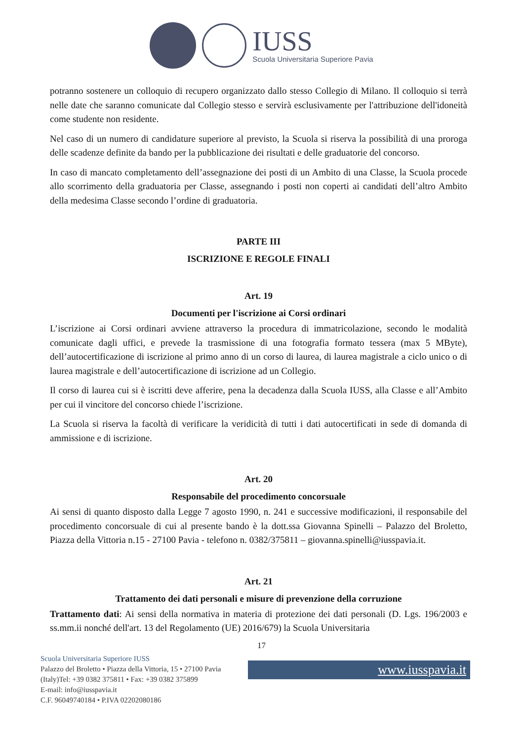IUSS
Scuola Universitaria Superiore Pavia
potranno sostenere un colloquio di recupero organizzato dallo stesso Collegio di Milano. Il colloquio si terrà nelle date che saranno comunicate dal Collegio stesso e servirà esclusivamente per l'attribuzione dell'idoneità come studente non residente.
Nel caso di un numero di candidature superiore al previsto, la Scuola si riserva la possibilità di una proroga delle scadenze definite da bando per la pubblicazione dei risultati e delle graduatorie del concorso.
In caso di mancato completamento dell’assegnazione dei posti di un Ambito di una Classe, la Scuola procede allo scorrimento della graduatoria per Classe, assegnando i posti non coperti ai candidati dell’altro Ambito della medesima Classe secondo l’ordine di graduatoria.
PARTE III
ISCRIZIONE E REGOLE FINALI
Art. 19
Documenti per l'iscrizione ai Corsi ordinari
L’iscrizione ai Corsi ordinari avviene attraverso la procedura di immatricolazione, secondo le modalità comunicate dagli uffici, e prevede la trasmissione di una fotografia formato tessera (max 5 MByte), dell’autocertificazione di iscrizione al primo anno di un corso di laurea, di laurea magistrale a ciclo unico o di laurea magistrale e dell’autocertificazione di iscrizione ad un Collegio.
Il corso di laurea cui si è iscritti deve afferire, pena la decadenza dalla Scuola IUSS, alla Classe e all’Ambito per cui il vincitore del concorso chiede l’iscrizione.
La Scuola si riserva la facoltà di verificare la veridicità di tutti i dati autocertificati in sede di domanda di ammissione e di iscrizione.
Art. 20
Responsabile del procedimento concorsuale
Ai sensi di quanto disposto dalla Legge 7 agosto 1990, n. 241 e successive modificazioni, il responsabile del procedimento concorsuale di cui al presente bando è la dott.ssa Giovanna Spinelli – Palazzo del Broletto, Piazza della Vittoria n.15 - 27100 Pavia - telefono n. 0382/375811 – giovanna.spinelli@iusspavia.it.
Art. 21
Trattamento dei dati personali e misure di prevenzione della corruzione
Trattamento dati: Ai sensi della normativa in materia di protezione dei dati personali (D. Lgs. 196/2003 e ss.mm.ii nonché dell'art. 13 del Regolamento (UE) 2016/679) la Scuola Universitaria
17
Scuola Universitaria Superiore IUSS
Palazzo del Broletto • Piazza della Vittoria, 15 • 27100 Pavia (Italy)Tel: +39 0382 375811 • Fax: +39 0382 375899
E-mail: info@iusspavia.it
C.F. 96049740184 • P.IVA 02202080186
www.iusspavia.it